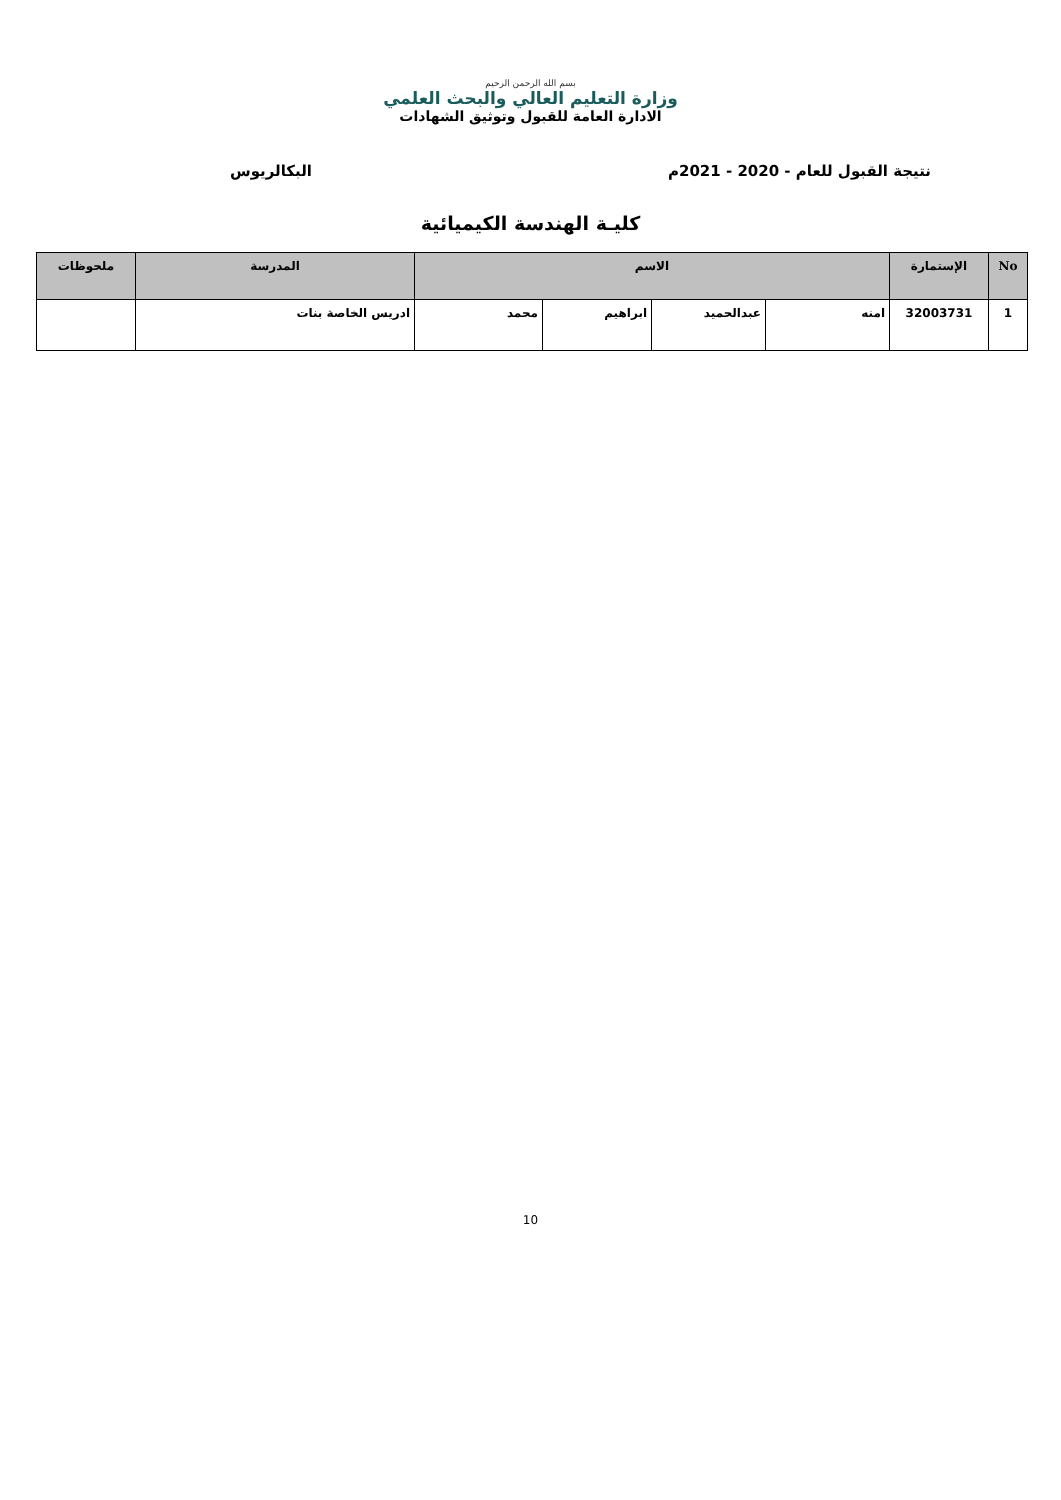بسم الله الرحمن الرحيم
وزارة التعليم العالي والبحث العلمي
الادارة العامة للقبول وتوثيق الشهادات
نتيجة القبول للعام - 2020 - 2021م البكالريوس
كليـة الهندسة الكيميائية
| No | الإستمارة | الاسم | | | | المدرسة | ملحوظات |
| --- | --- | --- | --- | --- | --- | --- | --- |
| 1 | 32003731 | امنه | عبدالحميد | ابراهيم | محمد | ادريس الخاصة بنات | |
10